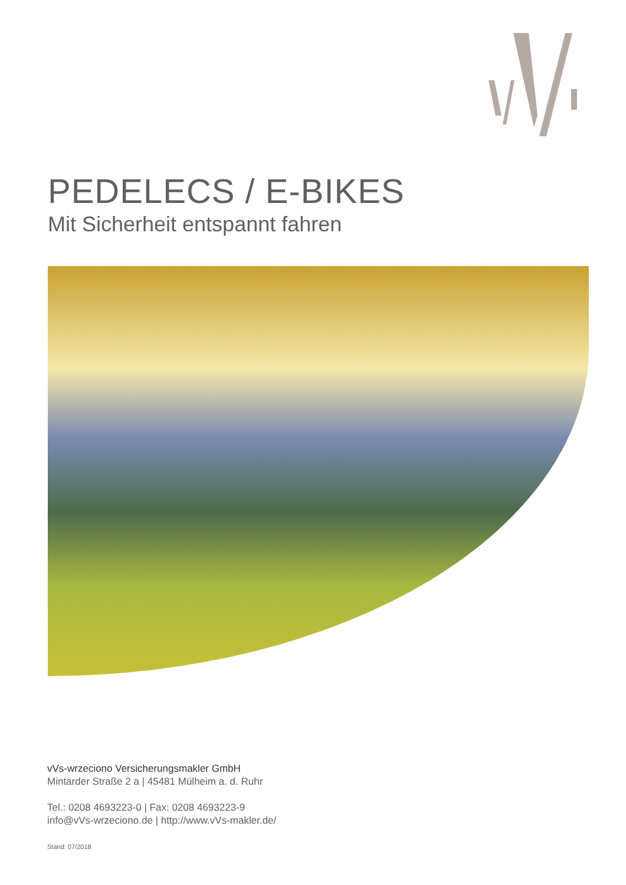PEDELECS / E-BIKES
Mit Sicherheit entspannt fahren
vVs-wrzeciono Versicherungsmakler GmbH
Mintarder Straße 2 a | 45481 Mülheim a. d. Ruhr
Tel.: 0208 4693223-0 | Fax: 0208 4693223-9
info@vVs-wrzeciono.de | http://www.vVs-makler.de/
Stand: 07/2018